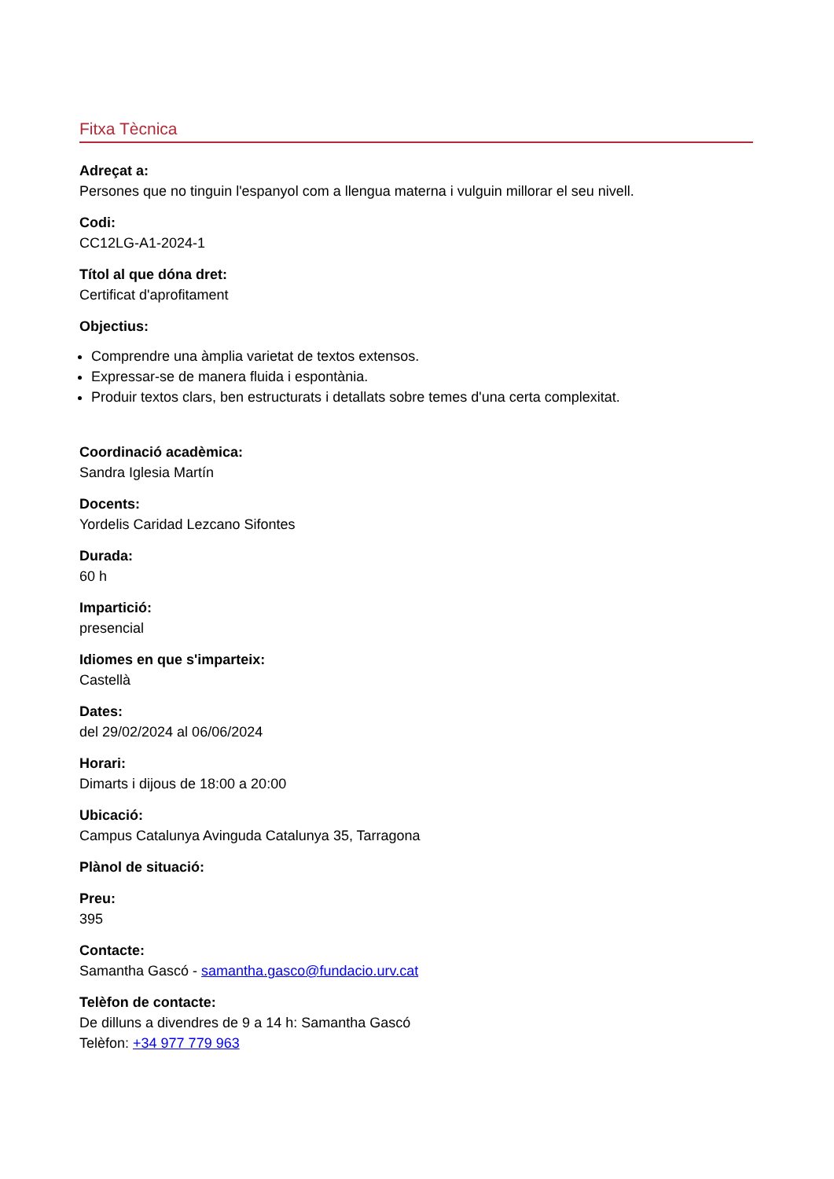Fitxa Tècnica
Adreçat a:
Persones que no tinguin l'espanyol com a llengua materna i vulguin millorar el seu nivell.
Codi:
CC12LG-A1-2024-1
Títol al que dóna dret:
Certificat d'aprofitament
Objectius:
Comprendre una àmplia varietat de textos extensos.
Expressar-se de manera fluida i espontània.
Produir textos clars, ben estructurats i detallats sobre temes d'una certa complexitat.
Coordinació acadèmica:
Sandra Iglesia Martín
Docents:
Yordelis Caridad Lezcano Sifontes
Durada:
60 h
Impartició:
presencial
Idiomes en que s'imparteix:
Castellà
Dates:
del 29/02/2024 al 06/06/2024
Horari:
Dimarts i dijous de 18:00 a 20:00
Ubicació:
Campus Catalunya Avinguda Catalunya 35, Tarragona
Plànol de situació:
Preu:
395
Contacte:
Samantha Gascó - samantha.gasco@fundacio.urv.cat
Telèfon de contacte:
De dilluns a divendres de 9 a 14 h: Samantha Gascó
Telèfon: +34 977 779 963